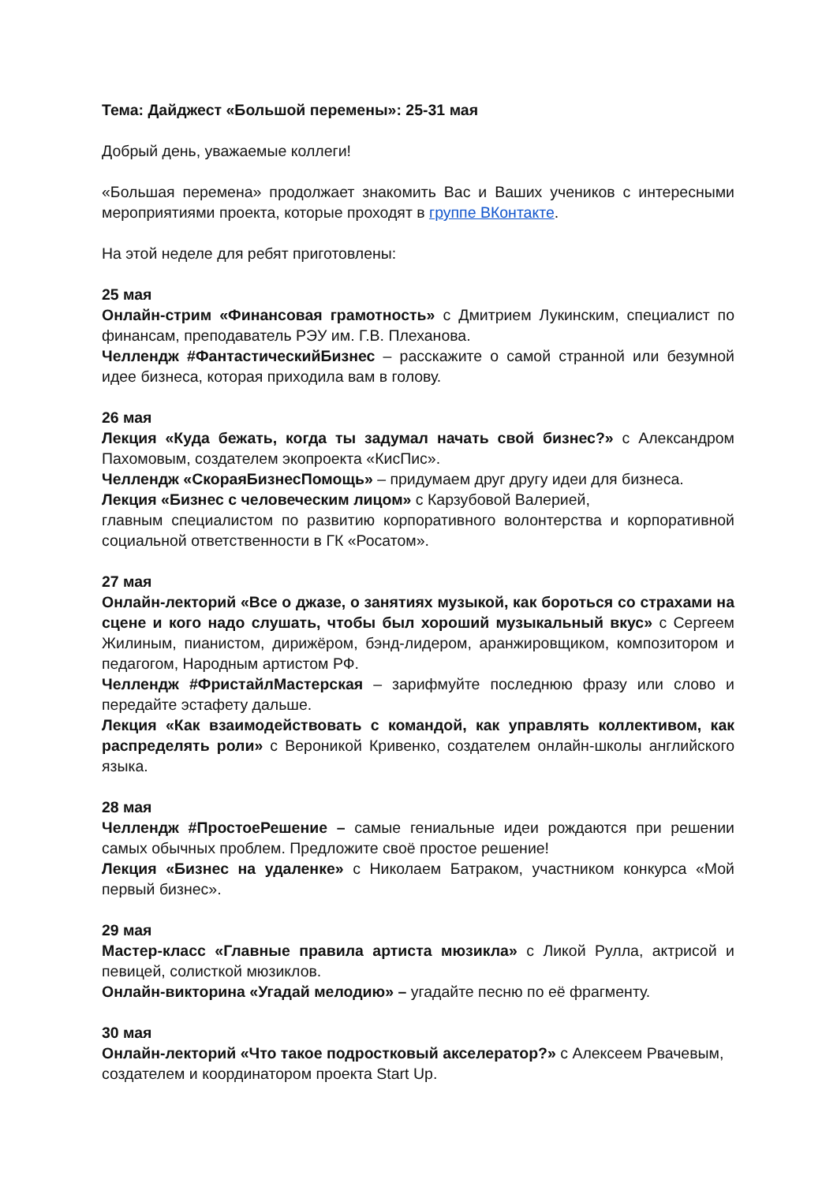Тема: Дайджест «Большой перемены»: 25-31 мая
Добрый день, уважаемые коллеги!
«Большая перемена» продолжает знакомить Вас и Ваших учеников с интересными мероприятиями проекта, которые проходят в группе ВКонтакте.
На этой неделе для ребят приготовлены:
25 мая
Онлайн-стрим «Финансовая грамотность» с Дмитрием Лукинским, специалист по финансам, преподаватель РЭУ им. Г.В. Плеханова.
Челлендж #ФантастическийБизнес – расскажите о самой странной или безумной идее бизнеса, которая приходила вам в голову.
26 мая
Лекция «Куда бежать, когда ты задумал начать свой бизнес?» с Александром Пахомовым, создателем экопроекта «КисПис».
Челлендж «СкораяБизнесПомощь» – придумаем друг другу идеи для бизнеса.
Лекция «Бизнес с человеческим лицом» с Карзубовой Валерией,
главным специалистом по развитию корпоративного волонтерства и корпоративной социальной ответственности в ГК «Росатом».
27 мая
Онлайн-лекторий «Все о джазе, о занятиях музыкой, как бороться со страхами на сцене и кого надо слушать, чтобы был хороший музыкальный вкус» с Сергеем Жилиным, пианистом, дирижёром, бэнд-лидером, аранжировщиком, композитором и педагогом, Народным артистом РФ.
Челлендж #ФристайлМастерская – зарифмуйте последнюю фразу или слово и передайте эстафету дальше.
Лекция «Как взаимодействовать с командой, как управлять коллективом, как распределять роли» с Вероникой Кривенко, создателем онлайн-школы английского языка.
28 мая
Челлендж #ПростоеРешение – самые гениальные идеи рождаются при решении самых обычных проблем. Предложите своё простое решение!
Лекция «Бизнес на удаленке» с Николаем Батраком, участником конкурса «Мой первый бизнес».
29 мая
Мастер-класс «Главные правила артиста мюзикла» с Ликой Рулла, актрисой и певицей, солисткой мюзиклов.
Онлайн-викторина «Угадай мелодию» – угадайте песню по её фрагменту.
30 мая
Онлайн-лекторий «Что такое подростковый акселератор?» с Алексеем Рвачевым, создателем и координатором проекта Start Up.